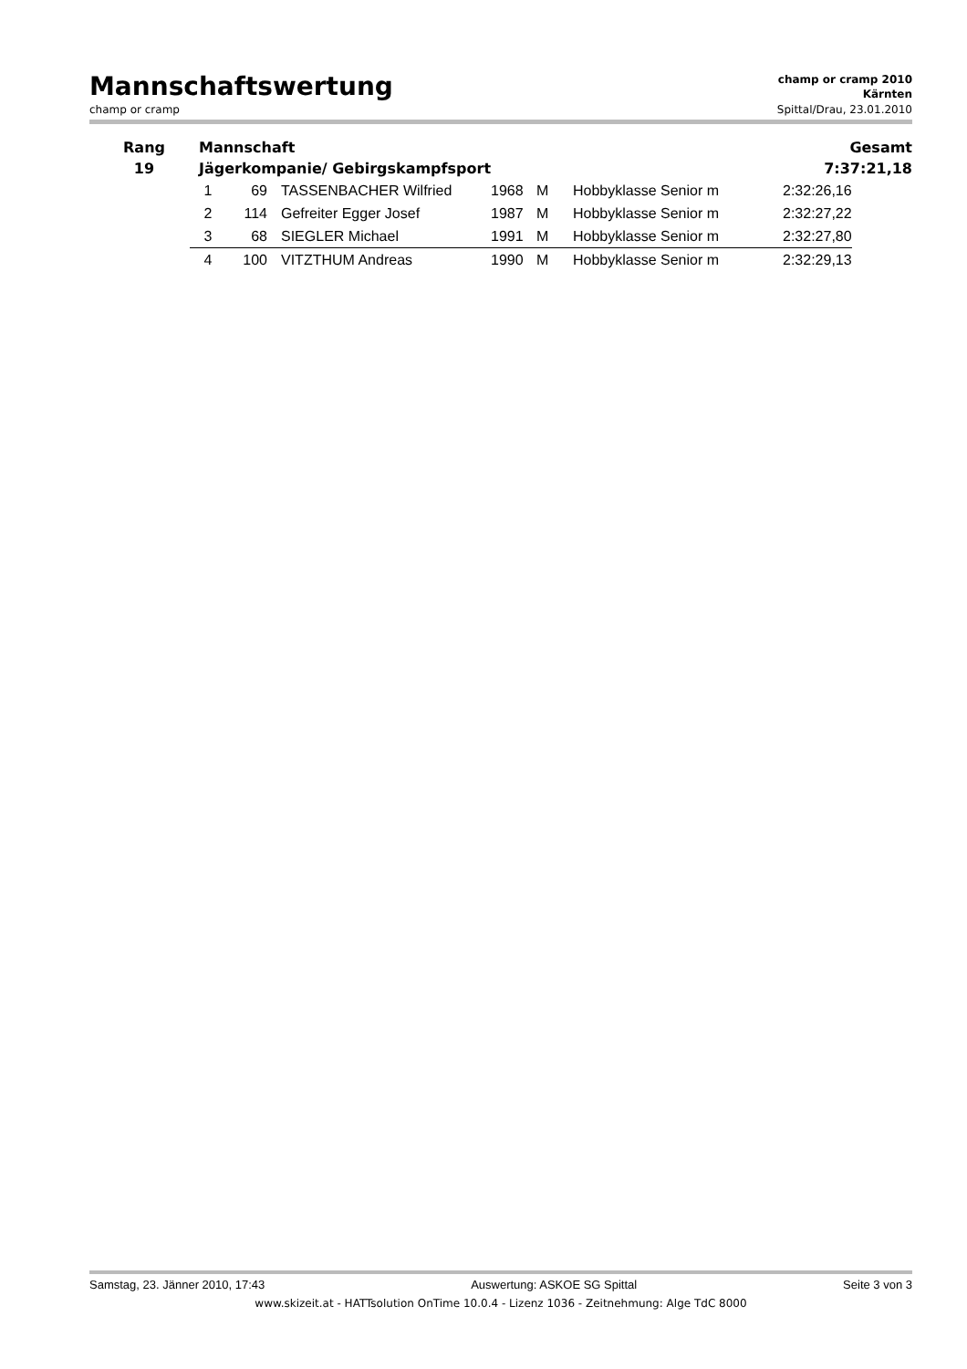Mannschaftswertung
champ or cramp 2010
Kärnten
champ or cramp Spittal/Drau, 23.01.2010
| Rang | Mannschaft | Gesamt |
| 19 | Jägerkompanie/ Gebirgskampfsport | 7:37:21,18 |
| 1 | 69 | TASSENBACHER Wilfried | 1968 | M | Hobbyklasse Senior m | 2:32:26,16 |
| 2 | 114 | Gefreiter Egger Josef | 1987 | M | Hobbyklasse Senior m | 2:32:27,22 |
| 3 | 68 | SIEGLER Michael | 1991 | M | Hobbyklasse Senior m | 2:32:27,80 |
| 4 | 100 | VITZTHUM Andreas | 1990 | M | Hobbyklasse Senior m | 2:32:29,13 |
Samstag, 23. Jänner 2010, 17:43 Auswertung: ASKOE SG Spittal Seite 3 von 3
www.skizeit.at - HATTsolution OnTime 10.0.4 - Lizenz 1036 - Zeitnehmung: Alge TdC 8000